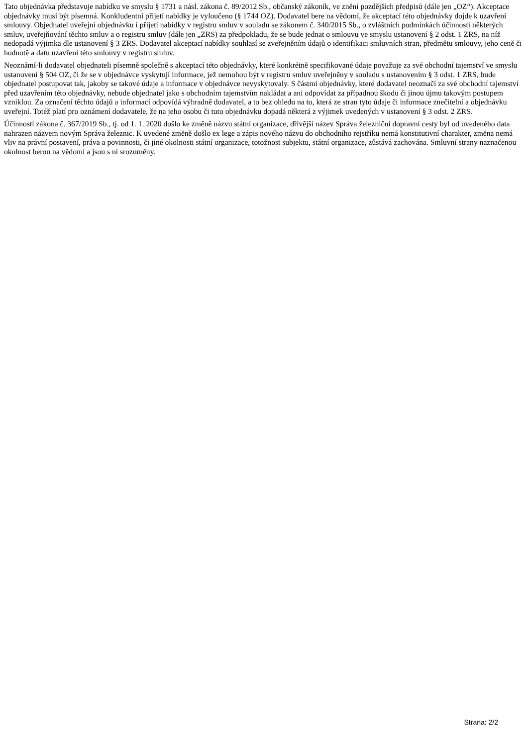Tato objednávka představuje nabídku ve smyslu § 1731 a násl. zákona č. 89/2012 Sb., občanský zákoník, ve znění pozdějších předpisů (dále jen „OZ“). Akceptace objednávky musí být písemná. Konkludentní přijetí nabídky je vyloučeno (§ 1744 OZ). Dodavatel bere na vědomí, že akceptací této objednávky dojde k uzavření smlouvy. Objednatel uveřejní objednávku i přijetí nabídky v registru smluv v souladu se zákonem č. 340/2015 Sb., o zvláštních podmínkách účinnosti některých smluv, uveřejňování těchto smluv a o registru smluv (dále jen „ZRS) za předpokladu, že se bude jednat o smlouvu ve smyslu ustanovení § 2 odst. 1 ZRS, na níž nedopadá výjimka dle ustanovení § 3 ZRS. Dodavatel akceptací nabídky souhlasí se zveřejněním údajů o identifikaci smluvních stran, předmětu smlouvy, jeho ceně či hodnotě a datu uzavření této smlouvy v registru smluv.
Neoznámí-li dodavatel objednateli písemně společně s akceptací této objednávky, které konkrétně specifikované údaje považuje za své obchodní tajemství ve smyslu ustanovení § 504 OZ, či že se v objednávce vyskytují informace, jež nemohou být v registru smluv uveřejněny v souladu s ustanovením § 3 odst. 1 ZRS, bude objednatel postupovat tak, jakoby se takové údaje a informace v objednávce nevyskytovaly. S částmi objednávky, které dodavatel neoznačí za své obchodní tajemství před uzavřením této objednávky, nebude objednatel jako s obchodním tajemstvím nakládat a ani odpovídat za případnou škodu či jinou újmu takovým postupem vzniklou. Za označení těchto údajů a informací odpovídá výhradně dodavatel, a to bez ohledu na to, která ze stran tyto údaje či informace znečitelní a objednávku uveřejní. Totéž platí pro oznámení dodavatele, že na jeho osobu či tuto objednávku dopadá některá z výjimek uvedených v ustanovení § 3 odst. 2 ZRS.
Účinností zákona č. 367/2019 Sb., tj. od 1. 1. 2020 došlo ke změně názvu státní organizace, dřívější název Správa železniční dopravní cesty byl od uvedeného data nahrazen názvem novým Správa železnic. K uvedené změně došlo ex lege a zápis nového názvu do obchodního rejstříku nemá konstitutivní charakter, změna nemá vliv na právní postavení, práva a povinnosti, či jiné okolnosti státní organizace, totožnost subjektu, státní organizace, zůstává zachována. Smluvní strany naznačenou okolnost berou na vědomí a jsou s ní srozuměny.
Strana: 2/2